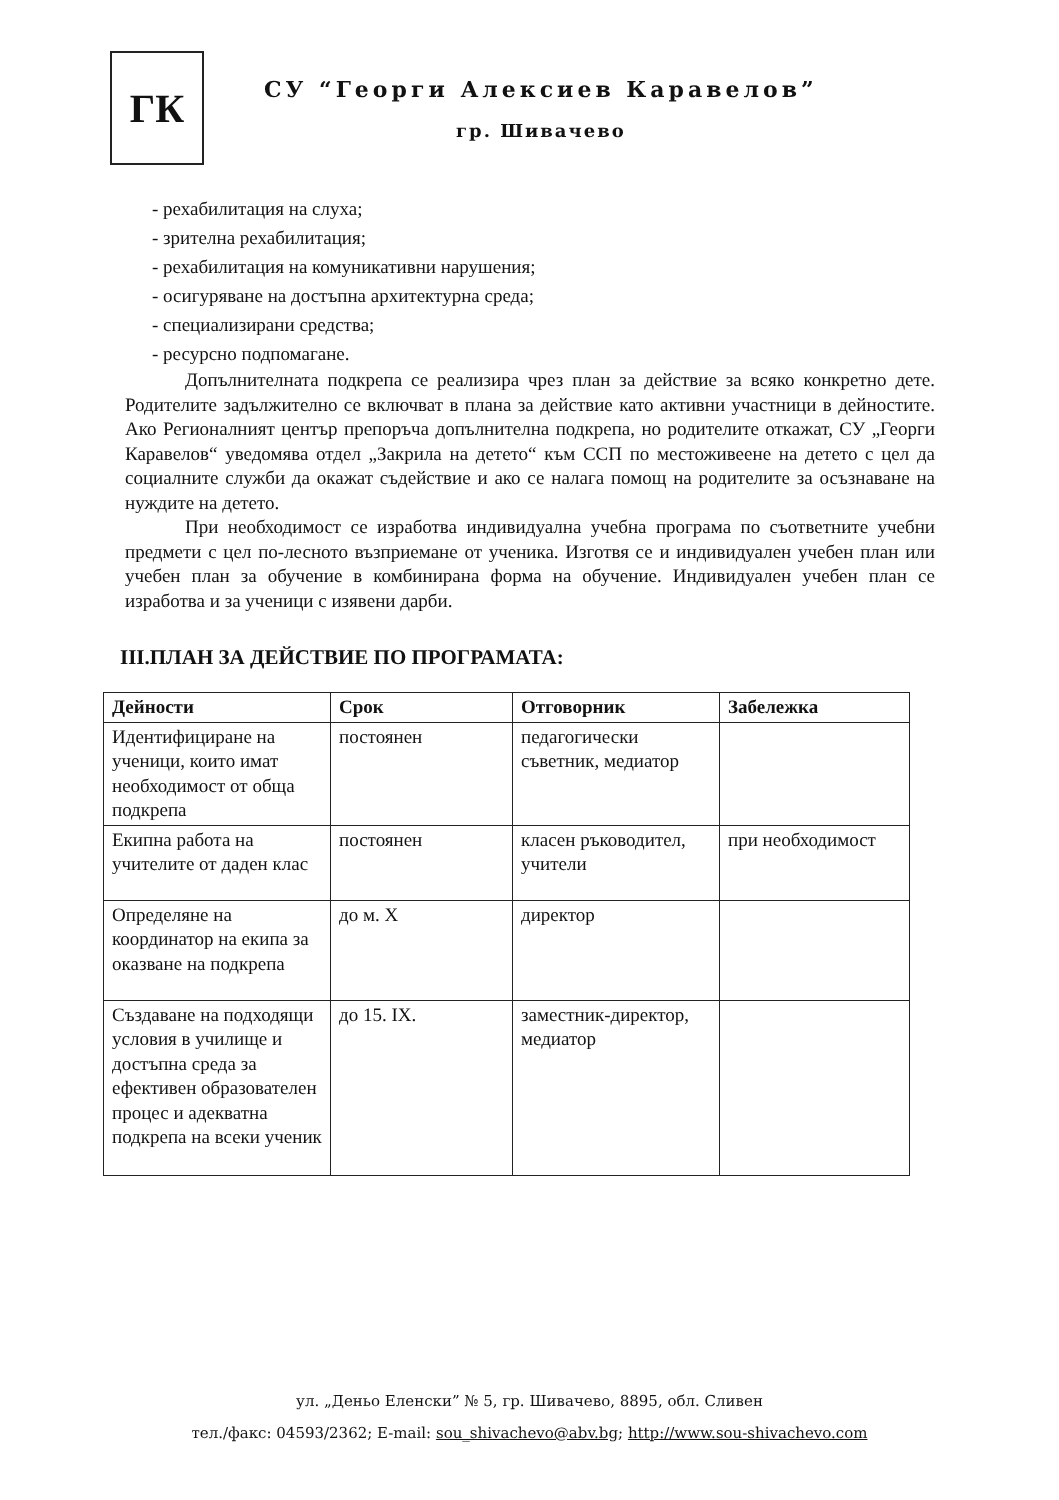ГК
СУ “Георги Алексиев Каравелов”
гр. Шивачево
- рехабилитация на слуха;
- зрителна рехабилитация;
- рехабилитация на комуникативни нарушения;
- осигуряване на достъпна архитектурна среда;
- специализирани средства;
- ресурсно подпомагане.
Допълнителната подкрепа се реализира чрез план за действие за всяко конкретно дете. Родителите задължително се включват в плана за действие като активни участници в дейностите. Ако Регионалният център препоръча допълнителна подкрепа, но родителите откажат, СУ „Георги Каравелов“ уведомява отдел „Закрила на детето“ към ССП по местоживеене на детето с цел да социалните служби да окажат съдействие и ако се налага помощ на родителите за осъзнаване на нуждите на детето.
При необходимост се изработва индивидуална учебна програма по съответните учебни предмети с цел по-лесното възприемане от ученика. Изготвя се и индивидуален учебен план или учебен план за обучение в комбинирана форма на обучение. Индивидуален учебен план се изработва и за ученици с изявени дарби.
III.ПЛАН ЗА ДЕЙСТВИЕ ПО ПРОГРАМАТА:
| Дейности | Срок | Отговорник | Забележка |
| --- | --- | --- | --- |
| Идентифициране на ученици, които имат необходимост от обща подкрепа | постоянен | педагогически съветник, медиатор | |
| Екипна работа на учителите от даден клас | постоянен | класен ръководител, учители | при необходимост |
| Определяне на координатор на екипа за оказване на подкрепа | до м. X | директор | |
| Създаване на подходящи условия в училище и достъпна среда за ефективен образователен процес и адекватна подкрепа на всеки ученик | до 15. IX. | заместник-директор, медиатор | |
ул. „Деньо Еленски” № 5, гр. Шивачево, 8895, обл. Сливен
тел./факс: 04593/2362; E-mail: sou_shivachevo@abv.bg; http://www.sou-shivachevo.com